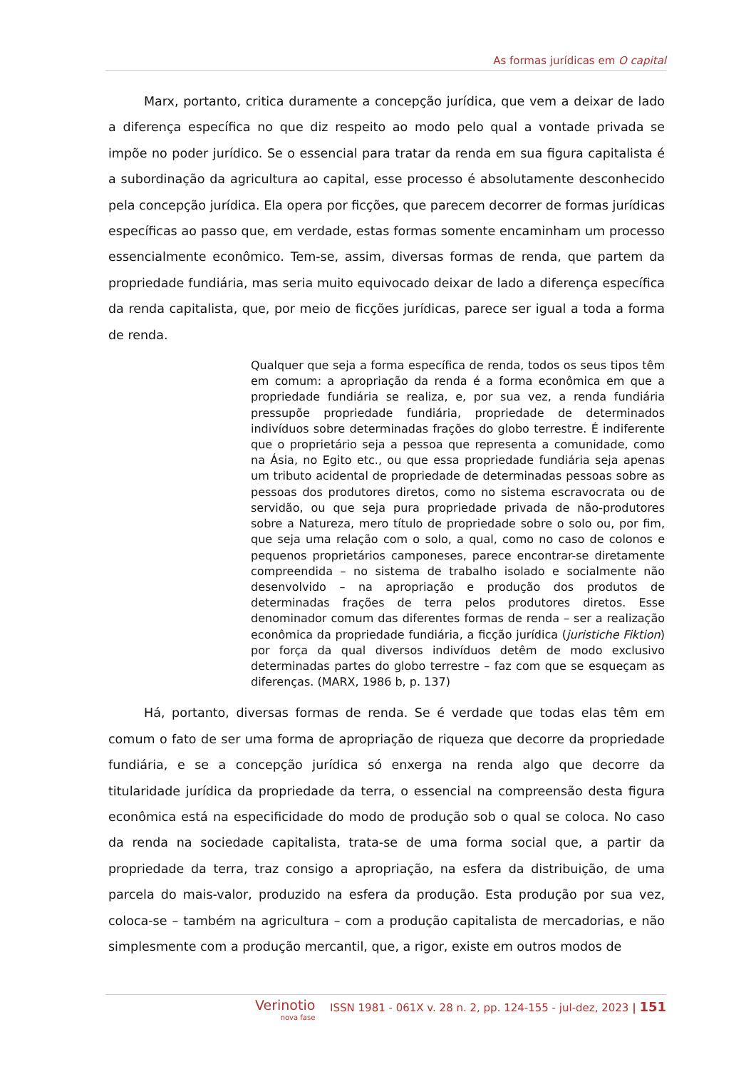As formas jurídicas em O capital
Marx, portanto, critica duramente a concepção jurídica, que vem a deixar de lado a diferença específica no que diz respeito ao modo pelo qual a vontade privada se impõe no poder jurídico. Se o essencial para tratar da renda em sua figura capitalista é a subordinação da agricultura ao capital, esse processo é absolutamente desconhecido pela concepção jurídica. Ela opera por ficções, que parecem decorrer de formas jurídicas específicas ao passo que, em verdade, estas formas somente encaminham um processo essencialmente econômico. Tem-se, assim, diversas formas de renda, que partem da propriedade fundiária, mas seria muito equivocado deixar de lado a diferença específica da renda capitalista, que, por meio de ficções jurídicas, parece ser igual a toda a forma de renda.
Qualquer que seja a forma específica de renda, todos os seus tipos têm em comum: a apropriação da renda é a forma econômica em que a propriedade fundiária se realiza, e, por sua vez, a renda fundiária pressupõe propriedade fundiária, propriedade de determinados indivíduos sobre determinadas frações do globo terrestre. É indiferente que o proprietário seja a pessoa que representa a comunidade, como na Ásia, no Egito etc., ou que essa propriedade fundiária seja apenas um tributo acidental de propriedade de determinadas pessoas sobre as pessoas dos produtores diretos, como no sistema escravocrata ou de servidão, ou que seja pura propriedade privada de não-produtores sobre a Natureza, mero título de propriedade sobre o solo ou, por fim, que seja uma relação com o solo, a qual, como no caso de colonos e pequenos proprietários camponeses, parece encontrar-se diretamente compreendida – no sistema de trabalho isolado e socialmente não desenvolvido – na apropriação e produção dos produtos de determinadas frações de terra pelos produtores diretos. Esse denominador comum das diferentes formas de renda – ser a realização econômica da propriedade fundiária, a ficção jurídica (juristiche Fiktion) por força da qual diversos indivíduos detêm de modo exclusivo determinadas partes do globo terrestre – faz com que se esqueçam as diferenças. (MARX, 1986 b, p. 137)
Há, portanto, diversas formas de renda. Se é verdade que todas elas têm em comum o fato de ser uma forma de apropriação de riqueza que decorre da propriedade fundiária, e se a concepção jurídica só enxerga na renda algo que decorre da titularidade jurídica da propriedade da terra, o essencial na compreensão desta figura econômica está na especificidade do modo de produção sob o qual se coloca. No caso da renda na sociedade capitalista, trata-se de uma forma social que, a partir da propriedade da terra, traz consigo a apropriação, na esfera da distribuição, de uma parcela do mais-valor, produzido na esfera da produção. Esta produção por sua vez, coloca-se – também na agricultura – com a produção capitalista de mercadorias, e não simplesmente com a produção mercantil, que, a rigor, existe em outros modos de
Verinotio nova fase ISSN 1981 - 061X v. 28 n. 2, pp. 124-155 - jul-dez, 2023 | 151